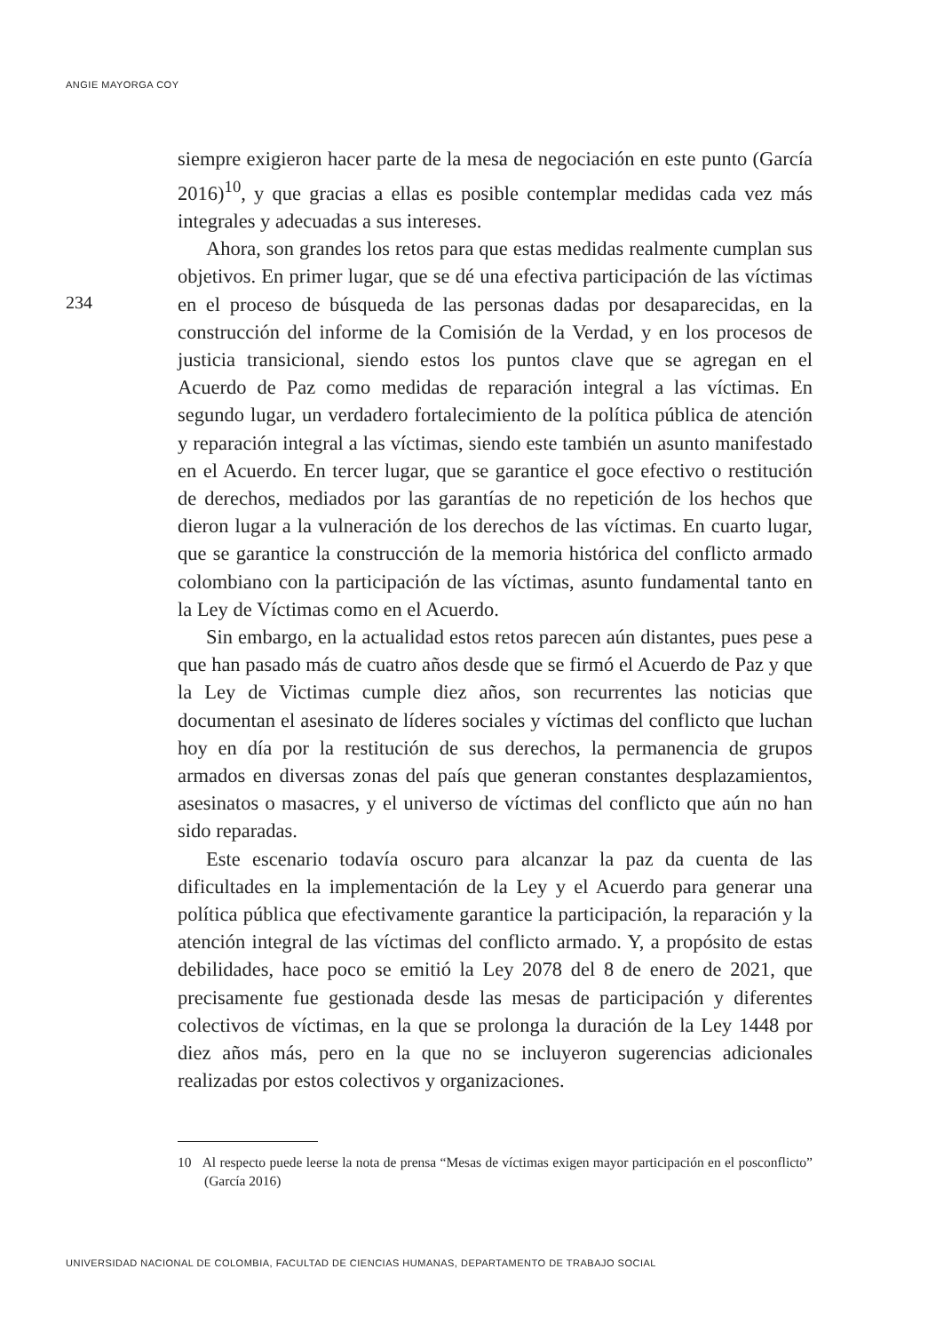ANGIE MAYORGA COY
234
siempre exigieron hacer parte de la mesa de negociación en este punto (García 2016)<sup>10</sup>, y que gracias a ellas es posible contemplar medidas cada vez más integrales y adecuadas a sus intereses.
Ahora, son grandes los retos para que estas medidas realmente cumplan sus objetivos. En primer lugar, que se dé una efectiva participación de las víctimas en el proceso de búsqueda de las personas dadas por desaparecidas, en la construcción del informe de la Comisión de la Verdad, y en los procesos de justicia transicional, siendo estos los puntos clave que se agregan en el Acuerdo de Paz como medidas de reparación integral a las víctimas. En segundo lugar, un verdadero fortalecimiento de la política pública de atención y reparación integral a las víctimas, siendo este también un asunto manifestado en el Acuerdo. En tercer lugar, que se garantice el goce efectivo o restitución de derechos, mediados por las garantías de no repetición de los hechos que dieron lugar a la vulneración de los derechos de las víctimas. En cuarto lugar, que se garantice la construcción de la memoria histórica del conflicto armado colombiano con la participación de las víctimas, asunto fundamental tanto en la Ley de Víctimas como en el Acuerdo.
Sin embargo, en la actualidad estos retos parecen aún distantes, pues pese a que han pasado más de cuatro años desde que se firmó el Acuerdo de Paz y que la Ley de Victimas cumple diez años, son recurrentes las noticias que documentan el asesinato de líderes sociales y víctimas del conflicto que luchan hoy en día por la restitución de sus derechos, la permanencia de grupos armados en diversas zonas del país que generan constantes desplazamientos, asesinatos o masacres, y el universo de víctimas del conflicto que aún no han sido reparadas.
Este escenario todavía oscuro para alcanzar la paz da cuenta de las dificultades en la implementación de la Ley y el Acuerdo para generar una política pública que efectivamente garantice la participación, la reparación y la atención integral de las víctimas del conflicto armado. Y, a propósito de estas debilidades, hace poco se emitió la Ley 2078 del 8 de enero de 2021, que precisamente fue gestionada desde las mesas de participación y diferentes colectivos de víctimas, en la que se prolonga la duración de la Ley 1448 por diez años más, pero en la que no se incluyeron sugerencias adicionales realizadas por estos colectivos y organizaciones.
10 Al respecto puede leerse la nota de prensa “Mesas de víctimas exigen mayor participación en el posconflicto” (García 2016)
UNIVERSIDAD NACIONAL DE COLOMBIA, FACULTAD DE CIENCIAS HUMANAS, DEPARTAMENTO DE TRABAJO SOCIAL